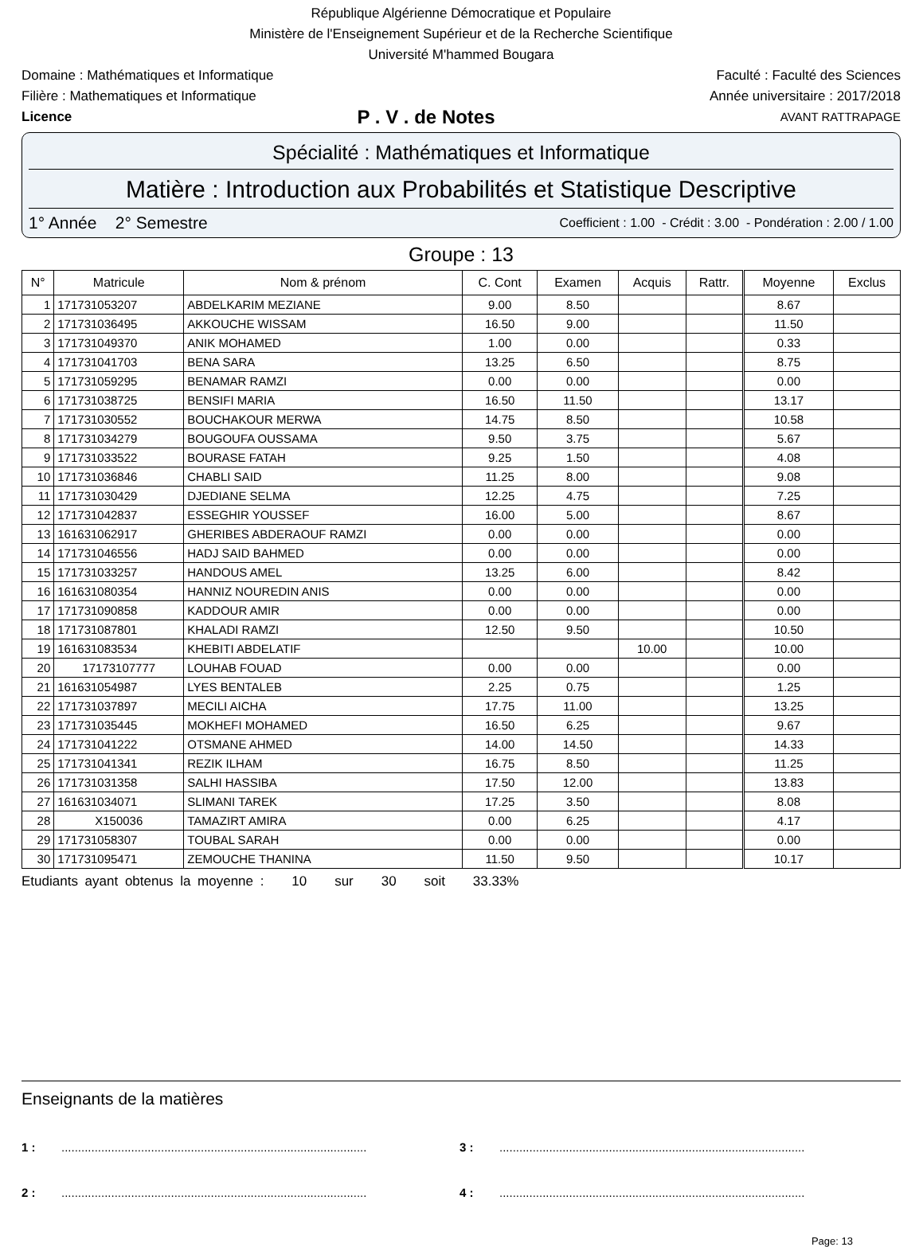République Algérienne Démocratique et Populaire
Ministère de l'Enseignement Supérieur et de la Recherche Scientifique
Université M'hammed Bougara
Domaine : Mathématiques et Informatique Faculté : Faculté des Sciences
Filière : Mathematiques et Informatique Année universitaire : 2017/2018
Licence P . V . de Notes AVANT RATTRAPAGE
Spécialité : Mathématiques et Informatique
Matière : Introduction aux Probabilités et Statistique Descriptive
1° Année 2° Semestre Coefficient : 1.00 - Crédit : 3.00 - Pondération : 2.00 / 1.00
Groupe : 13
| N° | Matricule | Nom & prénom | C. Cont | Examen | Acquis | Rattr. | Moyenne | Exclus |
| --- | --- | --- | --- | --- | --- | --- | --- | --- |
| 1 | 171731053207 | ABDELKARIM MEZIANE | 9.00 | 8.50 | | | 8.67 | |
| 2 | 171731036495 | AKKOUCHE WISSAM | 16.50 | 9.00 | | | 11.50 | |
| 3 | 171731049370 | ANIK MOHAMED | 1.00 | 0.00 | | | 0.33 | |
| 4 | 171731041703 | BENA SARA | 13.25 | 6.50 | | | 8.75 | |
| 5 | 171731059295 | BENAMAR RAMZI | 0.00 | 0.00 | | | 0.00 | |
| 6 | 171731038725 | BENSIFI MARIA | 16.50 | 11.50 | | | 13.17 | |
| 7 | 171731030552 | BOUCHAKOUR MERWA | 14.75 | 8.50 | | | 10.58 | |
| 8 | 171731034279 | BOUGOUFA OUSSAMA | 9.50 | 3.75 | | | 5.67 | |
| 9 | 171731033522 | BOURASE FATAH | 9.25 | 1.50 | | | 4.08 | |
| 10 | 171731036846 | CHABLI SAID | 11.25 | 8.00 | | | 9.08 | |
| 11 | 171731030429 | DJEDIANE SELMA | 12.25 | 4.75 | | | 7.25 | |
| 12 | 171731042837 | ESSEGHIR YOUSSEF | 16.00 | 5.00 | | | 8.67 | |
| 13 | 161631062917 | GHERIBES ABDERAOUF RAMZI | 0.00 | 0.00 | | | 0.00 | |
| 14 | 171731046556 | HADJ SAID BAHMED | 0.00 | 0.00 | | | 0.00 | |
| 15 | 171731033257 | HANDOUS AMEL | 13.25 | 6.00 | | | 8.42 | |
| 16 | 161631080354 | HANNIZ NOUREDIN ANIS | 0.00 | 0.00 | | | 0.00 | |
| 17 | 171731090858 | KADDOUR AMIR | 0.00 | 0.00 | | | 0.00 | |
| 18 | 171731087801 | KHALADI RAMZI | 12.50 | 9.50 | | | 10.50 | |
| 19 | 161631083534 | KHEBITI ABDELATIF | | | 10.00 | | 10.00 | |
| 20 | 17173107777 | LOUHAB FOUAD | 0.00 | 0.00 | | | 0.00 | |
| 21 | 161631054987 | LYES BENTALEB | 2.25 | 0.75 | | | 1.25 | |
| 22 | 171731037897 | MECILI AICHA | 17.75 | 11.00 | | | 13.25 | |
| 23 | 171731035445 | MOKHEFI MOHAMED | 16.50 | 6.25 | | | 9.67 | |
| 24 | 171731041222 | OTSMANE AHMED | 14.00 | 14.50 | | | 14.33 | |
| 25 | 171731041341 | REZIK ILHAM | 16.75 | 8.50 | | | 11.25 | |
| 26 | 171731031358 | SALHI HASSIBA | 17.50 | 12.00 | | | 13.83 | |
| 27 | 161631034071 | SLIMANI TAREK | 17.25 | 3.50 | | | 8.08 | |
| 28 | X150036 | TAMAZIRT AMIRA | 0.00 | 6.25 | | | 4.17 | |
| 29 | 171731058307 | TOUBAL SARAH | 0.00 | 0.00 | | | 0.00 | |
| 30 | 171731095471 | ZEMOUCHE THANINA | 11.50 | 9.50 | | | 10.17 | |
Etudiants ayant obtenus la moyenne : 10 sur 30 soit 33.33%
Enseignants de la matières
1 :............................................................................................ 3 :............................................................................................
2 :............................................................................................ 4 :............................................................................................
Page: 13